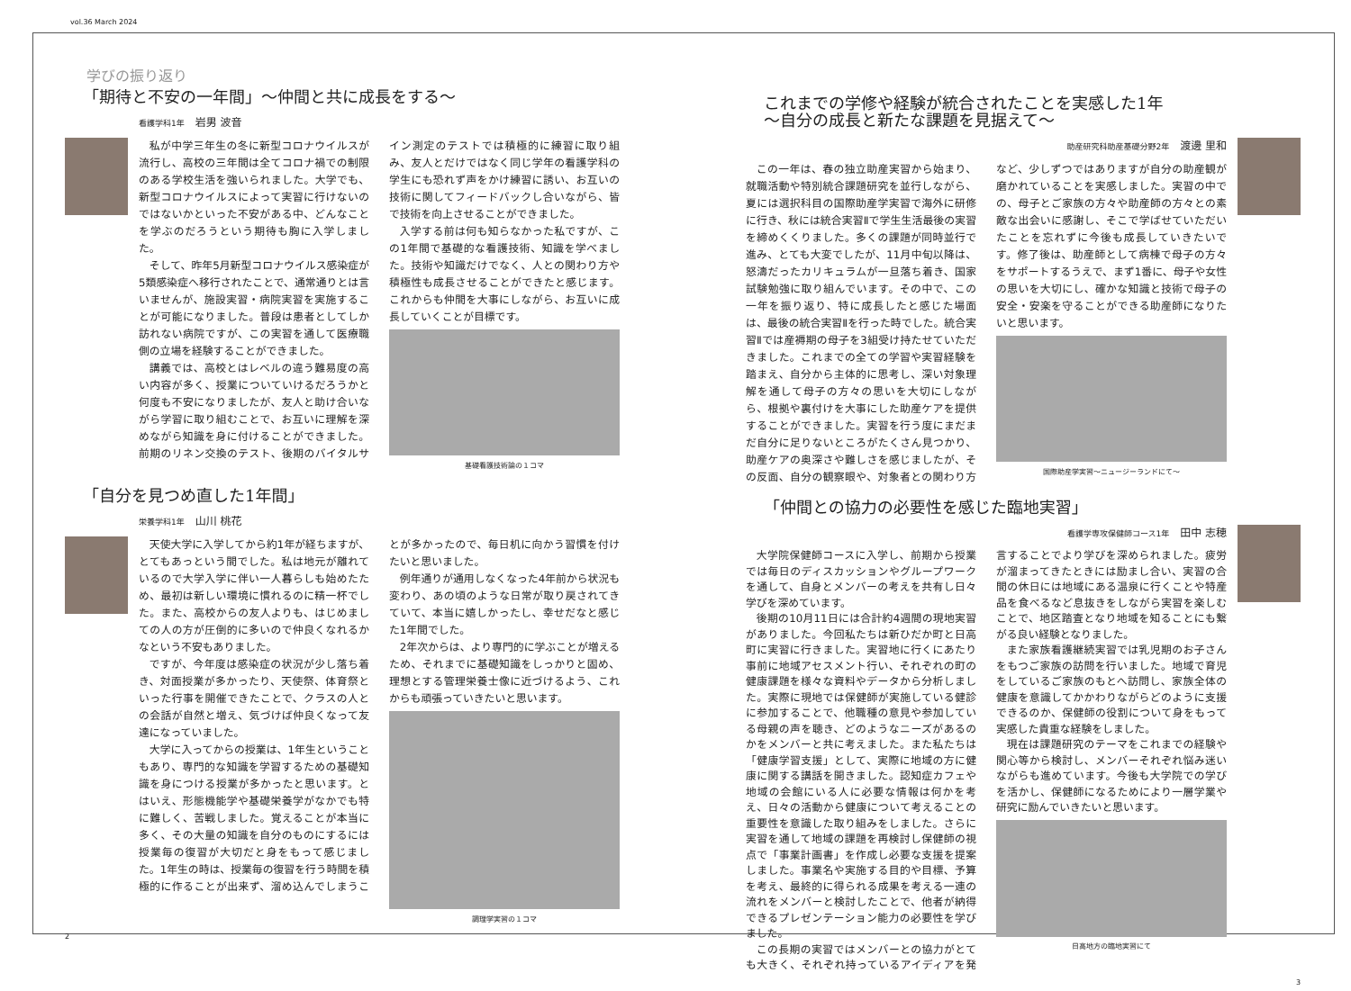vol.36 March 2024
学びの振り返り
「期待と不安の一年間」～仲間と共に成長をする～
看護学科1年　岩男 波音
私が中学三年生の冬に新型コロナウイルスが流行し、高校の三年間は全てコロナ禍での制限のある学校生活を強いられました。大学でも、新型コロナウイルスによって実習に行けないのではないかといった不安がある中、どんなことを学ぶのだろうという期待も胸に入学しました。
そして、昨年5月新型コロナウイルス感染症が5類感染症へ移行されたことで、通常通りとは言いませんが、施設実習・病院実習を実施することが可能になりました。普段は患者としてしか訪れない病院ですが、この実習を通して医療職側の立場を経験することができました。
講義では、高校とはレベルの違う難易度の高い内容が多く、授業についていけるだろうかと何度も不安になりましたが、友人と助け合いながら学習に取り組むことで、お互いに理解を深めながら知識を身に付けることができました。前期のリネン交換のテスト、後期のバイタルサイン測定のテストでは積極的に練習に取り組み、友人とだけではなく同じ学年の看護学科の学生にも恐れず声をかけ練習に誘い、お互いの技術に関してフィードバックし合いながら、皆で技術を向上させることができました。
入学する前は何も知らなかった私ですが、この1年間で基礎的な看護技術、知識を学べました。技術や知識だけでなく、人との関わり方や積極性も成長させることができたと感じます。これからも仲間を大事にしながら、お互いに成長していくことが目標です。
基礎看護技術論の１コマ
「自分を見つめ直した1年間」
栄養学科1年　山川 桃花
天使大学に入学してから約1年が経ちますが、とてもあっという間でした。私は地元が離れているので大学入学に伴い一人暮らしも始めたため、最初は新しい環境に慣れるのに精一杯でした。また、高校からの友人よりも、はじめましての人の方が圧倒的に多いので仲良くなれるかなという不安もありました。
ですが、今年度は感染症の状況が少し落ち着き、対面授業が多かったり、天使祭、体育祭といった行事を開催できたことで、クラスの人との会話が自然と増え、気づけば仲良くなって友達になっていました。
大学に入ってからの授業は、1年生ということもあり、専門的な知識を学習するための基礎知識を身につける授業が多かったと思います。とはいえ、形態機能学や基礎栄養学がなかでも特に難しく、苦戦しました。覚えることが本当に多く、その大量の知識を自分のものにするには授業毎の復習が大切だと身をもって感じました。1年生の時は、授業毎の復習を行う時間を積極的に作ることが出来ず、溜め込んでしまうことが多かったので、毎日机に向かう習慣を付けたいと思いました。
例年通りが通用しなくなった4年前から状況も変わり、あの頃のような日常が取り戻されてきていて、本当に嬉しかったし、幸せだなと感じた1年間でした。
2年次からは、より専門的に学ぶことが増えるため、それまでに基礎知識をしっかりと固め、理想とする管理栄養士像に近づけるよう、これからも頑張っていきたいと思います。
調理学実習の１コマ
2
これまでの学修や経験が統合されたことを実感した1年
～自分の成長と新たな課題を見据えて～
助産研究科助産基礎分野2年　渡邊 里和
この一年は、春の独立助産実習から始まり、就職活動や特別統合課題研究を並行しながら、夏には選択科目の国際助産学実習で海外に研修に行き、秋には統合実習Ⅱで学生生活最後の実習を締めくくりました。多くの課題が同時並行で進み、とても大変でしたが、11月中旬以降は、怒濤だったカリキュラムが一旦落ち着き、国家試験勉強に取り組んでいます。その中で、この一年を振り返り、特に成長したと感じた場面は、最後の統合実習Ⅱを行った時でした。統合実習Ⅱでは産褥期の母子を3組受け持たせていただきました。これまでの全ての学習や実習経験を踏まえ、自分から主体的に思考し、深い対象理解を通して母子の方々の思いを大切にしながら、根拠や裏付けを大事にした助産ケアを提供することができました。実習を行う度にまだまだ自分に足りないところがたくさん見つかり、助産ケアの奥深さや難しさを感じましたが、その反面、自分の観察眼や、対象者との関わり方など、少しずつではありますが自分の助産観が磨かれていることを実感しました。実習の中での、母子とご家族の方々や助産師の方々との素敵な出会いに感謝し、そこで学ばせていただいたことを忘れずに今後も成長していきたいです。修了後は、助産師として病棟で母子の方々をサポートするうえで、まず1番に、母子や女性の思いを大切にし、確かな知識と技術で母子の安全・安楽を守ることができる助産師になりたいと思います。
国際助産学実習～ニュージーランドにて～
「仲間との協力の必要性を感じた臨地実習」
看護学専攻保健師コース1年　田中 志穂
大学院保健師コースに入学し、前期から授業では毎日のディスカッションやグループワークを通して、自身とメンバーの考えを共有し日々学びを深めています。
後期の10月11日には合計約4週間の現地実習がありました。今回私たちは新ひだか町と日高町に実習に行きました。実習地に行くにあたり事前に地域アセスメント行い、それぞれの町の健康課題を様々な資料やデータから分析しました。実際に現地では保健師が実施している健診に参加することで、他職種の意見や参加している母親の声を聴き、どのようなニーズがあるのかをメンバーと共に考えました。また私たちは「健康学習支援」として、実際に地域の方に健康に関する講話を開きました。認知症カフェや地域の会館にいる人に必要な情報は何かを考え、日々の活動から健康について考えることの重要性を意識した取り組みをしました。さらに実習を通して地域の課題を再検討し保健師の視点で「事業計画書」を作成し必要な支援を提案しました。事業名や実施する目的や目標、予算を考え、最終的に得られる成果を考える一連の流れをメンバーと検討したことで、他者が納得できるプレゼンテーション能力の必要性を学びました。
この長期の実習ではメンバーとの協力がとても大きく、それぞれ持っているアイディアを発言することでより学びを深められました。疲労が溜まってきたときには励まし合い、実習の合間の休日には地域にある温泉に行くことや特産品を食べるなど息抜きをしながら実習を楽しむことで、地区踏査となり地域を知ることにも繋がる良い経験となりました。
また家族看護継続実習では乳児期のお子さんをもつご家族の訪問を行いました。地域で育児をしているご家族のもとへ訪問し、家族全体の健康を意識してかかわりながらどのように支援できるのか、保健師の役割について身をもって実感した貴重な経験をしました。
現在は課題研究のテーマをこれまでの経験や関心等から検討し、メンバーそれぞれ悩み迷いながらも進めています。今後も大学院での学びを活かし、保健師になるためにより一層学業や研究に励んでいきたいと思います。
日高地方の臨地実習にて
3